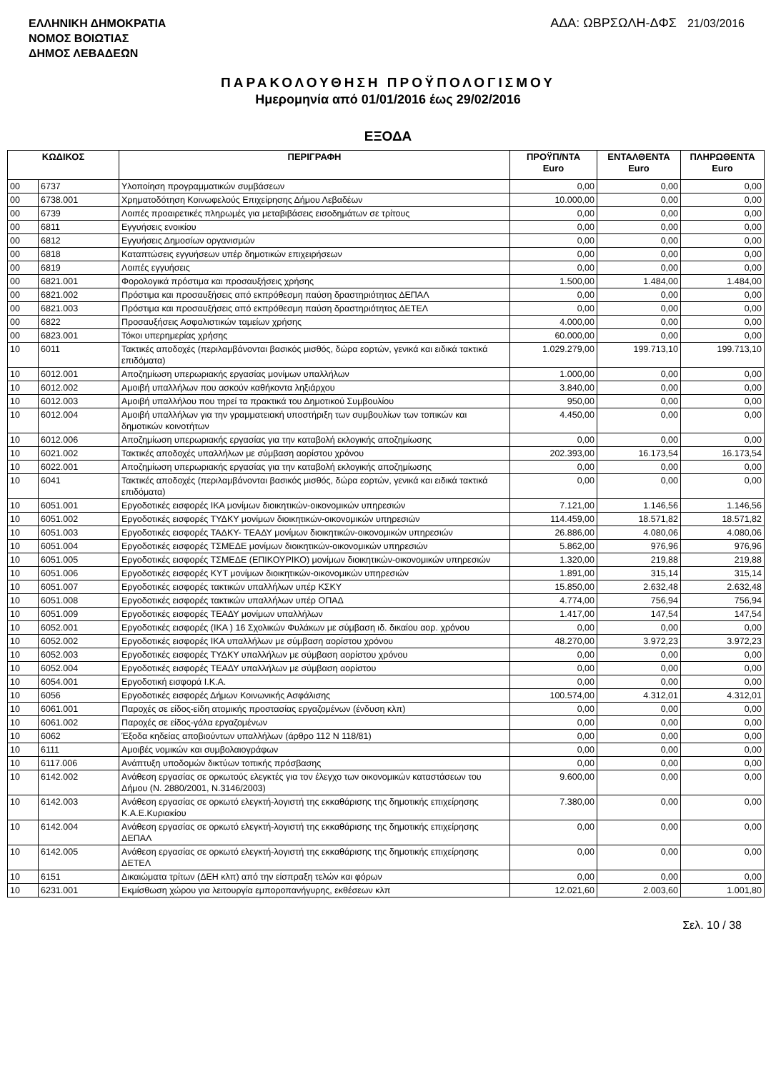ΕΛΛΗΝΙΚΗ ΔΗΜΟΚΡΑΤΙΑ
ΝΟΜΟΣ ΒΟΙΩΤΙΑΣ
ΔΗΜΟΣ ΛΕΒΑΔΕΩΝ
ΑΔΑ: ΩΒΡΣΩΛΗ-ΔΦΣ 21/03/2016
ΠΑΡΑΚΟΛΟΥΘΗΣΗ ΠΡΟΫΠΟΛΟΓΙΣΜΟΥ
Ημερομηνία από 01/01/2016 έως 29/02/2016
ΕΞΟΔΑ
| ΚΩΔΙΚΟΣ | | ΠΕΡΙΓΡΑΦΗ | ΠΡΟΫΠ/ΝΤΑ Euro | ΕΝΤΑΛΘΕΝΤΑ Euro | ΠΛΗΡΩΘΕΝΤΑ Euro |
| --- | --- | --- | --- | --- | --- |
| 00 | 6737 | Υλοποίηση προγραμματικών συμβάσεων | 0,00 | 0,00 | 0,00 |
| 00 | 6738.001 | Χρηματοδότηση Κοινωφελούς Επιχείρησης Δήμου Λεβαδέων | 10.000,00 | 0,00 | 0,00 |
| 00 | 6739 | Λοιπές προαιρετικές πληρωμές για μεταβιβάσεις εισοδημάτων σε τρίτους | 0,00 | 0,00 | 0,00 |
| 00 | 6811 | Εγγυήσεις ενοικίου | 0,00 | 0,00 | 0,00 |
| 00 | 6812 | Εγγυήσεις Δημοσίων οργανισμών | 0,00 | 0,00 | 0,00 |
| 00 | 6818 | Καταπτώσεις εγγυήσεων υπέρ δημοτικών επιχειρήσεων | 0,00 | 0,00 | 0,00 |
| 00 | 6819 | Λοιπές εγγυήσεις | 0,00 | 0,00 | 0,00 |
| 00 | 6821.001 | Φορολογικά πρόστιμα και προσαυξήσεις χρήσης | 1.500,00 | 1.484,00 | 1.484,00 |
| 00 | 6821.002 | Πρόστιμα και προσαυξήσεις από εκπρόθεσμη παύση δραστηριότητας ΔΕΠΑΛ | 0,00 | 0,00 | 0,00 |
| 00 | 6821.003 | Πρόστιμα και προσαυξήσεις από εκπρόθεσμη παύση δραστηριότητας ΔΕΤΕΛ | 0,00 | 0,00 | 0,00 |
| 00 | 6822 | Προσαυξήσεις Ασφαλιστικών ταμείων χρήσης | 4.000,00 | 0,00 | 0,00 |
| 00 | 6823.001 | Τόκοι υπερημερίας χρήσης | 60.000,00 | 0,00 | 0,00 |
| 10 | 6011 | Τακτικές αποδοχές (περιλαμβάνονται βασικός μισθός, δώρα εορτών, γενικά και ειδικά τακτικά επιδόματα) | 1.029.279,00 | 199.713,10 | 199.713,10 |
| 10 | 6012.001 | Αποζημίωση υπερωριακής εργασίας μονίμων υπαλλήλων | 1.000,00 | 0,00 | 0,00 |
| 10 | 6012.002 | Αμοιβή υπαλλήλων που ασκούν καθήκοντα ληξιάρχου | 3.840,00 | 0,00 | 0,00 |
| 10 | 6012.003 | Αμοιβή υπαλλήλου που τηρεί τα πρακτικά του Δημοτικού Συμβουλίου | 950,00 | 0,00 | 0,00 |
| 10 | 6012.004 | Αμοιβή υπαλλήλων για την γραμματειακή υποστήριξη των συμβουλίων των τοπικών και δημοτικών κοινοτήτων | 4.450,00 | 0,00 | 0,00 |
| 10 | 6012.006 | Αποζημίωση υπερωριακής εργασίας για την καταβολή εκλογικής αποζημίωσης | 0,00 | 0,00 | 0,00 |
| 10 | 6021.002 | Τακτικές αποδοχές υπαλλήλων με σύμβαση αορίστου χρόνου | 202.393,00 | 16.173,54 | 16.173,54 |
| 10 | 6022.001 | Αποζημίωση υπερωριακής εργασίας για την καταβολή εκλογικής αποζημίωσης | 0,00 | 0,00 | 0,00 |
| 10 | 6041 | Τακτικές αποδοχές (περιλαμβάνονται βασικός μισθός, δώρα εορτών, γενικά και ειδικά τακτικά επιδόματα) | 0,00 | 0,00 | 0,00 |
| 10 | 6051.001 | Εργοδοτικές εισφορές ΙΚΑ μονίμων διοικητικών-οικονομικών υπηρεσιών | 7.121,00 | 1.146,56 | 1.146,56 |
| 10 | 6051.002 | Εργοδοτικές εισφορές ΤΥΔΚΥ μονίμων διοικητικών-οικονομικών υπηρεσιών | 114.459,00 | 18.571,82 | 18.571,82 |
| 10 | 6051.003 | Εργοδοτικές εισφορές ΤΑΔΚΥ- ΤΕΑΔΥ μονίμων διοικητικών-οικονομικών υπηρεσιών | 26.886,00 | 4.080,06 | 4.080,06 |
| 10 | 6051.004 | Εργοδοτικές εισφορές ΤΣΜΕΔΕ μονίμων διοικητικών-οικονομικών υπηρεσιών | 5.862,00 | 976,96 | 976,96 |
| 10 | 6051.005 | Εργοδοτικές εισφορές ΤΣΜΕΔΕ (ΕΠΙΚΟΥΡΙΚΟ) μονίμων διοικητικών-οικονομικών υπηρεσιών | 1.320,00 | 219,88 | 219,88 |
| 10 | 6051.006 | Εργοδοτικές εισφορές ΚΥΤ μονίμων διοικητικών-οικονομικών υπηρεσιών | 1.891,00 | 315,14 | 315,14 |
| 10 | 6051.007 | Εργοδοτικές εισφορές τακτικών υπαλλήλων υπέρ ΚΣΚΥ | 15.850,00 | 2.632,48 | 2.632,48 |
| 10 | 6051.008 | Εργοδοτικές εισφορές τακτικών υπαλλήλων υπέρ ΟΠΑΔ | 4.774,00 | 756,94 | 756,94 |
| 10 | 6051.009 | Εργοδοτικές εισφορές ΤΕΑΔΥ μονίμων υπαλλήλων | 1.417,00 | 147,54 | 147,54 |
| 10 | 6052.001 | Εργοδοτικές εισφορές (ΙΚΑ ) 16 Σχολικών Φυλάκων με σύμβαση ιδ. δικαίου αορ. χρόνου | 0,00 | 0,00 | 0,00 |
| 10 | 6052.002 | Εργοδοτικές εισφορές ΙΚΑ υπαλλήλων με σύμβαση αορίστου χρόνου | 48.270,00 | 3.972,23 | 3.972,23 |
| 10 | 6052.003 | Εργοδοτικές εισφορές ΤΥΔΚΥ υπαλλήλων με σύμβαση αορίστου χρόνου | 0,00 | 0,00 | 0,00 |
| 10 | 6052.004 | Εργοδοτικές εισφορές ΤΕΑΔΥ υπαλλήλων με σύμβαση αορίστου | 0,00 | 0,00 | 0,00 |
| 10 | 6054.001 | Εργοδοτική εισφορά Ι.Κ.Α. | 0,00 | 0,00 | 0,00 |
| 10 | 6056 | Εργοδοτικές εισφορές Δήμων Κοινωνικής Ασφάλισης | 100.574,00 | 4.312,01 | 4.312,01 |
| 10 | 6061.001 | Παροχές σε είδος-είδη ατομικής προστασίας εργαζομένων (ένδυση κλπ) | 0,00 | 0,00 | 0,00 |
| 10 | 6061.002 | Παροχές σε είδος-γάλα εργαζομένων | 0,00 | 0,00 | 0,00 |
| 10 | 6062 | Έξοδα κηδείας αποβιούντων υπαλλήλων (άρθρο 112 Ν 118/81) | 0,00 | 0,00 | 0,00 |
| 10 | 6111 | Αμοιβές νομικών και συμβολαιογράφων | 0,00 | 0,00 | 0,00 |
| 10 | 6117.006 | Ανάπτυξη υποδομών δικτύων τοπικής πρόσβασης | 0,00 | 0,00 | 0,00 |
| 10 | 6142.002 | Ανάθεση εργασίας σε ορκωτούς ελεγκτές για τον έλεγχο των οικονομικών καταστάσεων του Δήμου (Ν. 2880/2001, Ν.3146/2003) | 9.600,00 | 0,00 | 0,00 |
| 10 | 6142.003 | Ανάθεση εργασίας σε ορκωτό ελεγκτή-λογιστή της εκκαθάρισης της δημοτικής επιχείρησης Κ.Α.Ε.Κυριακίου | 7.380,00 | 0,00 | 0,00 |
| 10 | 6142.004 | Ανάθεση εργασίας σε ορκωτό ελεγκτή-λογιστή της εκκαθάρισης της δημοτικής επιχείρησης ΔΕΠΑΛ | 0,00 | 0,00 | 0,00 |
| 10 | 6142.005 | Ανάθεση εργασίας σε ορκωτό ελεγκτή-λογιστή της εκκαθάρισης της δημοτικής επιχείρησης ΔΕΤΕΛ | 0,00 | 0,00 | 0,00 |
| 10 | 6151 | Δικαιώματα τρίτων (ΔΕΗ κλπ) από την είσπραξη τελών και φόρων | 0,00 | 0,00 | 0,00 |
| 10 | 6231.001 | Εκμίσθωση χώρου για λειτουργία εμποροπανήγυρης, εκθέσεων κλπ | 12.021,60 | 2.003,60 | 1.001,80 |
Σελ. 10 / 38